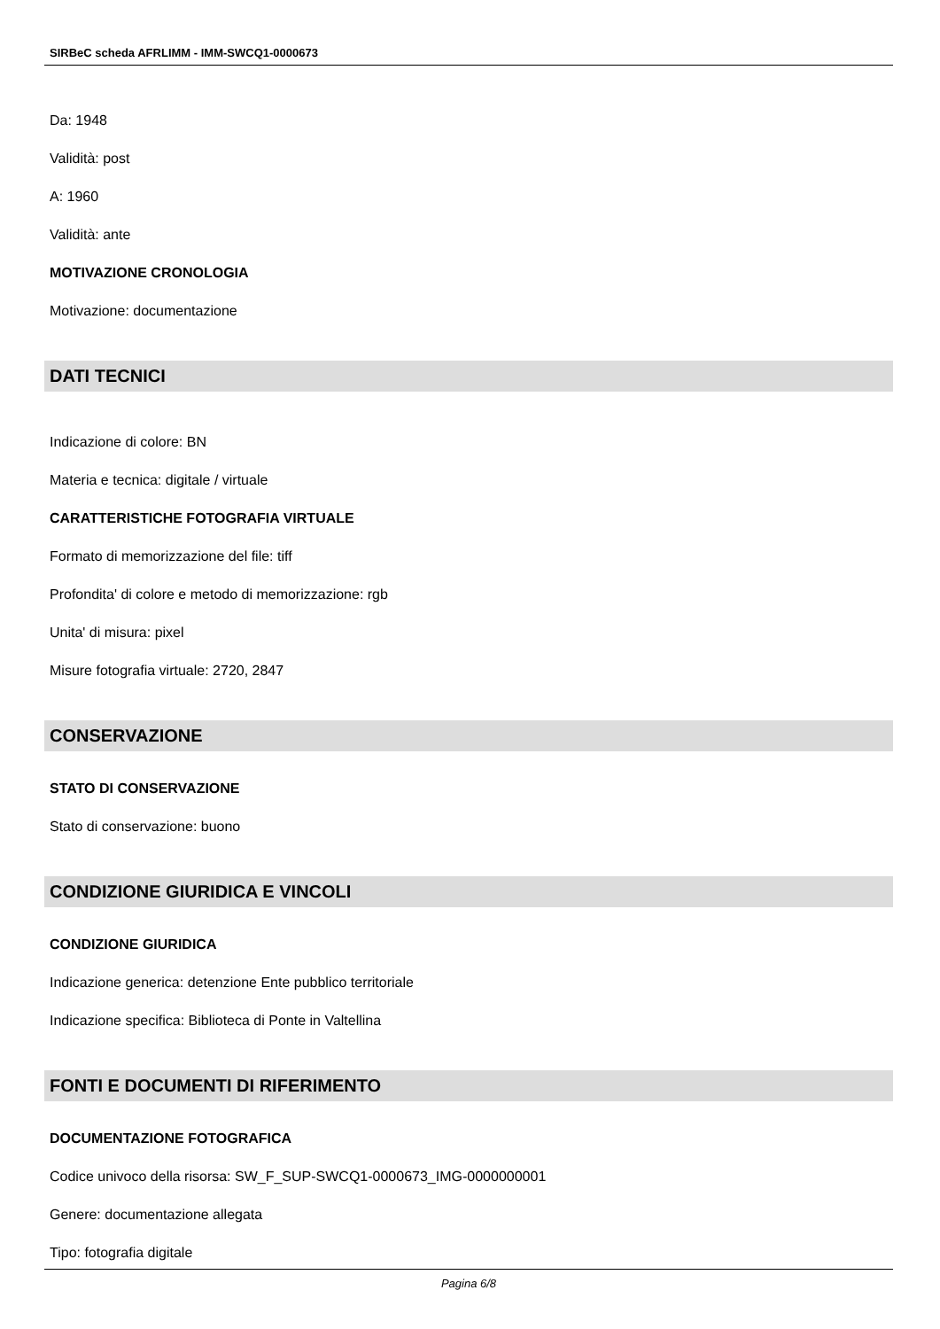SIRBeC scheda AFRLIMM - IMM-SWCQ1-0000673
Da: 1948
Validità: post
A: 1960
Validità: ante
MOTIVAZIONE CRONOLOGIA
Motivazione: documentazione
DATI TECNICI
Indicazione di colore: BN
Materia e tecnica: digitale / virtuale
CARATTERISTICHE FOTOGRAFIA VIRTUALE
Formato di memorizzazione del file: tiff
Profondita' di colore e metodo di memorizzazione: rgb
Unita' di misura: pixel
Misure fotografia virtuale: 2720, 2847
CONSERVAZIONE
STATO DI CONSERVAZIONE
Stato di conservazione: buono
CONDIZIONE GIURIDICA E VINCOLI
CONDIZIONE GIURIDICA
Indicazione generica: detenzione Ente pubblico territoriale
Indicazione specifica: Biblioteca di Ponte in Valtellina
FONTI E DOCUMENTI DI RIFERIMENTO
DOCUMENTAZIONE FOTOGRAFICA
Codice univoco della risorsa: SW_F_SUP-SWCQ1-0000673_IMG-0000000001
Genere: documentazione allegata
Tipo: fotografia digitale
Pagina 6/8